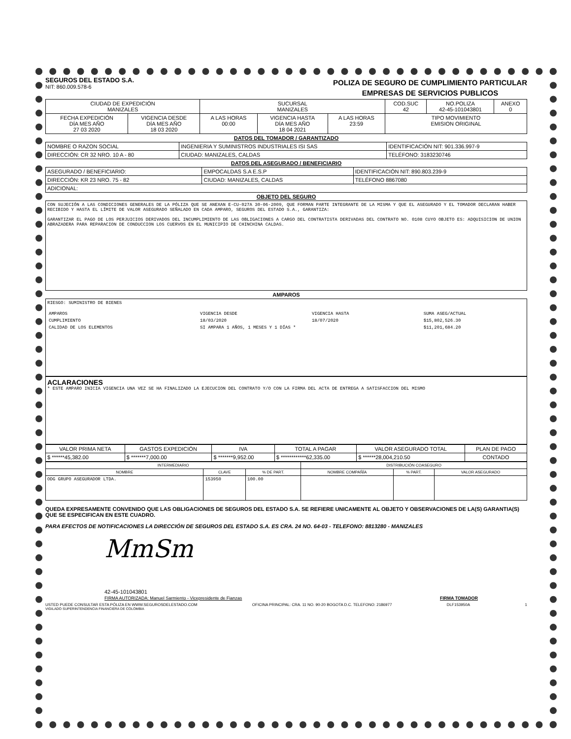SEGUROS DEL ESTADO S.A.
NIT: 860.009.578-6
POLIZA DE SEGURO DE CUMPLIMIENTO PARTICULAR
EMPRESAS DE SERVICIOS PUBLICOS
| CIUDAD DE EXPEDICIÓN MANIZALES | | SUCURSAL MANIZALES | | | COD.SUC 42 | NO.POLIZA 42-45-101043801 | ANEXO 0 |
| FECHA EXPEDICIÓN DÍA MES AÑO 27 03 2020 | VIGENCIA DESDE DÍA MES AÑO 18 03 2020 | A LAS HORAS 00:00 | VIGENCIA HASTA DÍA MES AÑO 18 04 2021 | A LAS HORAS 23:59 | TIPO MOVIMIENTO EMISION ORIGINAL | | |
DATOS DEL TOMADOR / GARANTIZADO
| NOMBRE O RAZON SOCIAL | INGENIERIA Y SUMINISTROS INDUSTRIALES ISI SAS | | | IDENTIFICACIÓN NIT: 901.336.997-9 |
| DIRECCIÓN: CR 32 NRO. 10 A - 80 | | CIUDAD: MANIZALES, CALDAS | TELÉFONO: 3183230746 | |
DATOS DEL ASEGURADO / BENEFICIARIO
| ASEGURADO / BENEFICIARIO: | EMPOCALDAS S.A E.S.P | | | IDENTIFICACIÓN NIT: 890.803.239-9 |
| DIRECCIÓN: KR 23 NRO. 75 - 82 | | CIUDAD: MANIZALES, CALDAS | TELÉFONO 8867080 | |
| ADICIONAL: | | | | |
OBJETO DEL SEGURO
CON SUJECIÓN A LAS CONDICIONES GENERALES DE LA PÓLIZA QUE SE ANEXAN E-CU-027A 30-06-2009, QUE FORMAN PARTE INTEGRANTE DE LA MISMA Y QUE EL ASEGURADO Y EL TOMADOR DECLARAN HABER RECIBIDO Y HASTA EL LÍMITE DE VALOR ASEGURADO SEÑALADO EN CADA AMPARO, SEGUROS DEL ESTADO S.A., GARANTIZA:
GARANTIZAR EL PAGO DE LOS PERJUICIOS DERIVADOS DEL INCUMPLIMIENTO DE LAS OBLIGACIONES A CARGO DEL CONTRATISTA DERIVADAS DEL CONTRATO NO. 0108 CUYO OBJETO ES: ADQUISICION DE UNION ABRAZADERA PARA REPARACION DE CONDUCCION LOS CUERVOS EN EL MUNICIPIO DE CHINCHINA CALDAS.
AMPAROS
RIESGO: SUMINISTRO DE BIENES
| AMPAROS | VIGENCIA DESDE | VIGENCIA HASTA | SUMA ASEG/ACTUAL |
| CUMPLIMIENTO | 18/03/2020 | 18/07/2020 | $15,802,526.30 |
| CALIDAD DE LOS ELEMENTOS | SI AMPARA 1 AÑOS, 1 MESES Y 1 DÍAS * | | $11,201,684.20 |
ACLARACIONES
* ESTE AMPARO INICIA VIGENCIA UNA VEZ SE HA FINALIZADO LA EJECUCION DEL CONTRATO Y/O CON LA FIRMA DEL ACTA DE ENTREGA A SATISFACCION DEL MISMO
| VALOR PRIMA NETA | GASTOS EXPEDICIÓN | IVA | TOTAL A PAGAR | VALOR ASEGURADO TOTAL | PLAN DE PAGO |
| --- | --- | --- | --- | --- | --- |
| $ ******45,382.00 | $ *******7,000.00 | $ *******9,952.00 | $ ************62,335.00 | $ ******28,004,210.50 | CONTADO |
| INTERMEDIARIO | | | DISTRIBUCIÓN COASEGURO | | |
| --- | --- | --- | --- | --- | --- |
| NOMBRE | CLAVE | % DE PART. | NOMBRE COMPAÑÍA | % PART. | VALOR ASEGURADO |
| ODG GRUPO ASEGURADOR LTDA. | 153950 | 100.00 | | | |
QUEDA EXPRESAMENTE CONVENIDO QUE LAS OBLIGACIONES DE SEGUROS DEL ESTADO S.A. SE REFIERE UNICAMENTE AL OBJETO Y OBSERVACIONES DE LA(S) GARANTIA(S) QUE SE ESPECIFICAN EN ESTE CUADRO.
PARA EFECTOS DE NOTIFICACIONES LA DIRECCIÓN DE SEGUROS DEL ESTADO S.A. ES CRA. 24 NO. 64-03 - TELEFONO: 8813280 - MANIZALES
MmSm
42-45-101043801
FIRMA AUTORIZADA: Manuel Sarmiento - Vicepresidente de Fianzas
FIRMA TOMADOR
USTED PUEDE CONSULTAR ESTA PÓLIZA EN WWW.SEGUROSDELESTADO.COM OFICINA PRINCIPAL: CRA. 11 NO. 90-20 BOGOTA D.C. TELEFONO: 2186977 DLF153950A 1
VIGILADO SUPERINTENDENCIA FINANCIERA DE COLOMBIA